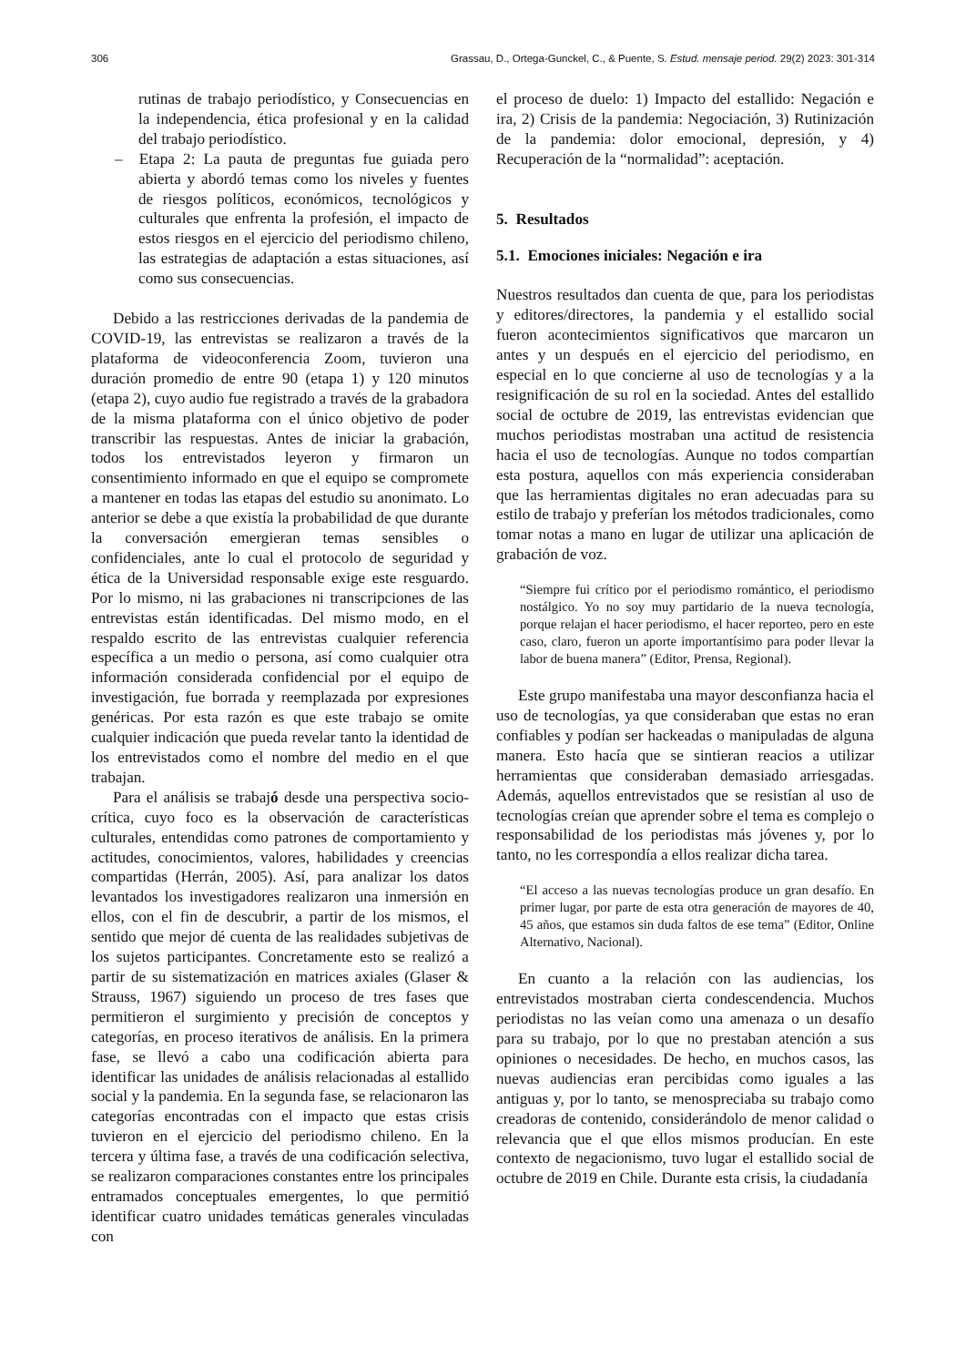306 Grassau, D., Ortega-Gunckel, C., & Puente, S. Estud. mensaje period. 29(2) 2023: 301-314
rutinas de trabajo periodístico, y Consecuencias en la independencia, ética profesional y en la calidad del trabajo periodístico.
– Etapa 2: La pauta de preguntas fue guiada pero abierta y abordó temas como los niveles y fuentes de riesgos políticos, económicos, tecnológicos y culturales que enfrenta la profesión, el impacto de estos riesgos en el ejercicio del periodismo chileno, las estrategias de adaptación a estas situaciones, así como sus consecuencias.
Debido a las restricciones derivadas de la pandemia de COVID-19, las entrevistas se realizaron a través de la plataforma de videoconferencia Zoom, tuvieron una duración promedio de entre 90 (etapa 1) y 120 minutos (etapa 2), cuyo audio fue registrado a través de la grabadora de la misma plataforma con el único objetivo de poder transcribir las respuestas. Antes de iniciar la grabación, todos los entrevistados leyeron y firmaron un consentimiento informado en que el equipo se compromete a mantener en todas las etapas del estudio su anonimato. Lo anterior se debe a que existía la probabilidad de que durante la conversación emergieran temas sensibles o confidenciales, ante lo cual el protocolo de seguridad y ética de la Universidad responsable exige este resguardo. Por lo mismo, ni las grabaciones ni transcripciones de las entrevistas están identificadas. Del mismo modo, en el respaldo escrito de las entrevistas cualquier referencia específica a un medio o persona, así como cualquier otra información considerada confidencial por el equipo de investigación, fue borrada y reemplazada por expresiones genéricas. Por esta razón es que este trabajo se omite cualquier indicación que pueda revelar tanto la identidad de los entrevistados como el nombre del medio en el que trabajan.
Para el análisis se trabajó desde una perspectiva socio-crítica, cuyo foco es la observación de características culturales, entendidas como patrones de comportamiento y actitudes, conocimientos, valores, habilidades y creencias compartidas (Herrán, 2005). Así, para analizar los datos levantados los investigadores realizaron una inmersión en ellos, con el fin de descubrir, a partir de los mismos, el sentido que mejor dé cuenta de las realidades subjetivas de los sujetos participantes. Concretamente esto se realizó a partir de su sistematización en matrices axiales (Glaser & Strauss, 1967) siguiendo un proceso de tres fases que permitieron el surgimiento y precisión de conceptos y categorías, en proceso iterativos de análisis. En la primera fase, se llevó a cabo una codificación abierta para identificar las unidades de análisis relacionadas al estallido social y la pandemia. En la segunda fase, se relacionaron las categorías encontradas con el impacto que estas crisis tuvieron en el ejercicio del periodismo chileno. En la tercera y última fase, a través de una codificación selectiva, se realizaron comparaciones constantes entre los principales entramados conceptuales emergentes, lo que permitió identificar cuatro unidades temáticas generales vinculadas con
el proceso de duelo: 1) Impacto del estallido: Negación e ira, 2) Crisis de la pandemia: Negociación, 3) Rutinización de la pandemia: dolor emocional, depresión, y 4) Recuperación de la “normalidad”: aceptación.
5. Resultados
5.1. Emociones iniciales: Negación e ira
Nuestros resultados dan cuenta de que, para los periodistas y editores/directores, la pandemia y el estallido social fueron acontecimientos significativos que marcaron un antes y un después en el ejercicio del periodismo, en especial en lo que concierne al uso de tecnologías y a la resignificación de su rol en la sociedad. Antes del estallido social de octubre de 2019, las entrevistas evidencian que muchos periodistas mostraban una actitud de resistencia hacia el uso de tecnologías. Aunque no todos compartían esta postura, aquellos con más experiencia consideraban que las herramientas digitales no eran adecuadas para su estilo de trabajo y preferían los métodos tradicionales, como tomar notas a mano en lugar de utilizar una aplicación de grabación de voz.
“Siempre fui crítico por el periodismo romántico, el periodismo nostálgico. Yo no soy muy partidario de la nueva tecnología, porque relajan el hacer periodismo, el hacer reporteo, pero en este caso, claro, fueron un aporte importantísimo para poder llevar la labor de buena manera” (Editor, Prensa, Regional).
Este grupo manifestaba una mayor desconfianza hacia el uso de tecnologías, ya que consideraban que estas no eran confiables y podían ser hackeadas o manipuladas de alguna manera. Esto hacía que se sintieran reacios a utilizar herramientas que consideraban demasiado arriesgadas. Además, aquellos entrevistados que se resistían al uso de tecnologías creían que aprender sobre el tema es complejo o responsabilidad de los periodistas más jóvenes y, por lo tanto, no les correspondía a ellos realizar dicha tarea.
“El acceso a las nuevas tecnologías produce un gran desafío. En primer lugar, por parte de esta otra generación de mayores de 40, 45 años, que estamos sin duda faltos de ese tema” (Editor, Online Alternativo, Nacional).
En cuanto a la relación con las audiencias, los entrevistados mostraban cierta condescendencia. Muchos periodistas no las veían como una amenaza o un desafío para su trabajo, por lo que no prestaban atención a sus opiniones o necesidades. De hecho, en muchos casos, las nuevas audiencias eran percibidas como iguales a las antiguas y, por lo tanto, se menospreciaba su trabajo como creadoras de contenido, considerándolo de menor calidad o relevancia que el que ellos mismos producían. En este contexto de negacionismo, tuvo lugar el estallido social de octubre de 2019 en Chile. Durante esta crisis, la ciudadanía